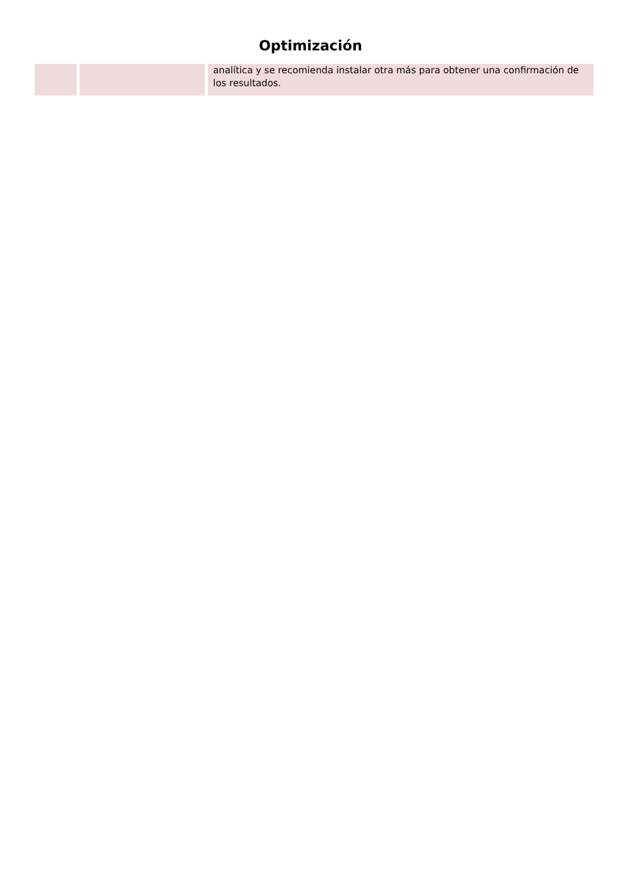Optimización
| | | analítica y se recomienda instalar otra más para obtener una confirmación de los resultados. |